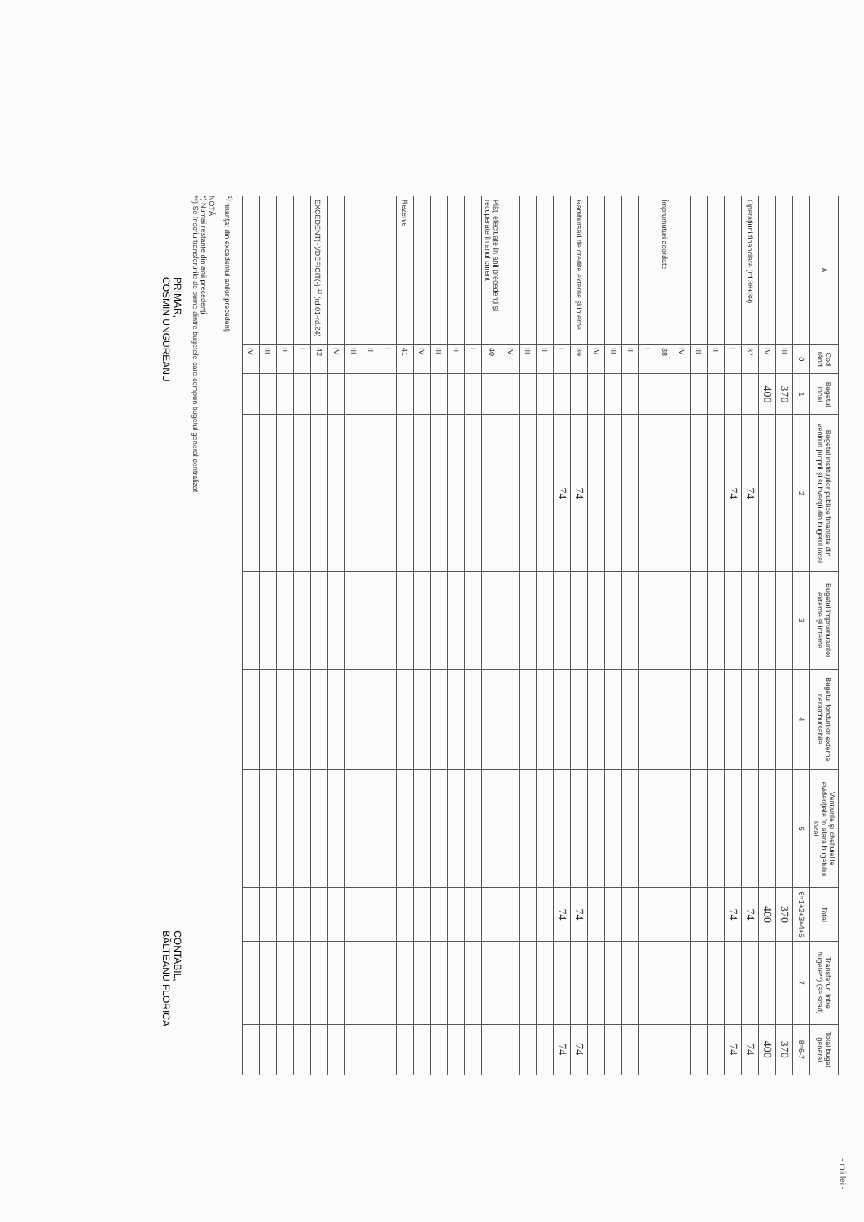- mii lei -
| A | Cod rând | Bugetul local | Bugetul instituţiilor publice finanţate din venituri proprii şi subvenţii din bugetul local | Bugetul împrumuturilor externe şi interne | Bugetul fondurilor externe nerambursabile | Veniturile şi cheltuielile evidenţiate în afara bugetului local | Total | Transferuri între bugete**) (se scad) | Total buget general |
| --- | --- | --- | --- | --- | --- | --- | --- | --- | --- |
| | 0 | 1 | 2 | 3 | 4 | 5 | 6=1+2+3+4+5 | 7 | 8=6-7 |
| | III | 370 | | | | | 370 | | 370 |
| | IV | 400 | | | | | 400 | | 400 |
| Operaţiuni financiare (rd.38+39) | 37 | | 74 | | | | 74 | | 74 |
| | I | | 74 | | | | 74 | | 74 |
| | II | | | | | | | | |
| | III | | | | | | | | |
| | IV | | | | | | | | |
| Împrumuturi acordate | 38 | | | | | | | | |
| | I | | | | | | | | |
| | II | | | | | | | | |
| | III | | | | | | | | |
| | IV | | | | | | | | |
| Rambursări de credite externe şi interne | 39 | | 74 | | | | 74 | | 74 |
| | I | | 74 | | | | 74 | | 74 |
| | II | | | | | | | | |
| | III | | | | | | | | |
| | IV | | | | | | | | |
| Plăţi efectuate în anii precedenţi şi recuperate în anul curent | 40 | | | | | | | | |
| | I | | | | | | | | |
| | II | | | | | | | | |
| | III | | | | | | | | |
| | IV | | | | | | | | |
| Rezerve | 41 | | | | | | | | |
| | I | | | | | | | | |
| | II | | | | | | | | |
| | III | | | | | | | | |
| | IV | | | | | | | | |
| EXCEDENT(+)/DEFICIT(-) <sup>1)</sup> (rd.01-rd.24) | 42 | | | | | | | | |
| | I | | | | | | | | |
| | II | | | | | | | | |
| | III | | | | | | | | |
| | IV | | | | | | | | |
<sup>1)</sup> finanţat din excedentul anilor precedenţi
NOTĂ
*) Numai restanţe din anii precedenţi
**) Se înscriu transferurile de sume dintre bugetele care compun bugetul general centralizat
PRIMAR,
COSMIN UNGUREANU
CONTABIL,
BĂLTEANU FLORICA